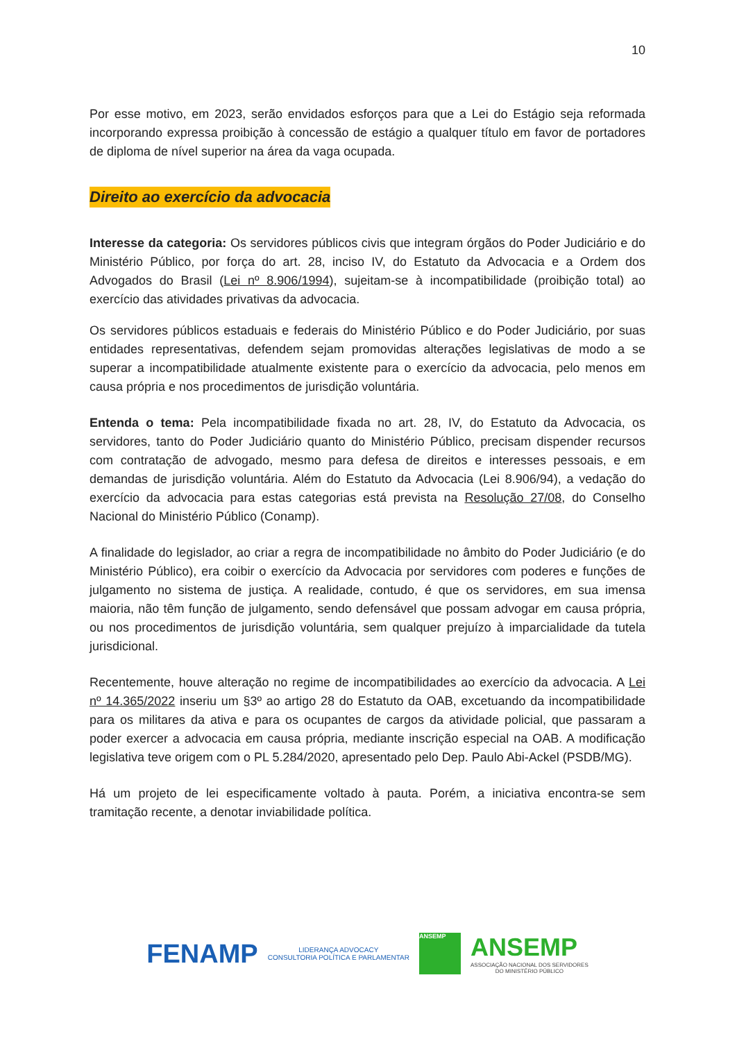10
Por esse motivo, em 2023, serão envidados esforços para que a Lei do Estágio seja reformada incorporando expressa proibição à concessão de estágio a qualquer título em favor de portadores de diploma de nível superior na área da vaga ocupada.
Direito ao exercício da advocacia
Interesse da categoria: Os servidores públicos civis que integram órgãos do Poder Judiciário e do Ministério Público, por força do art. 28, inciso IV, do Estatuto da Advocacia e a Ordem dos Advogados do Brasil (Lei nº 8.906/1994), sujeitam-se à incompatibilidade (proibição total) ao exercício das atividades privativas da advocacia.
Os servidores públicos estaduais e federais do Ministério Público e do Poder Judiciário, por suas entidades representativas, defendem sejam promovidas alterações legislativas de modo a se superar a incompatibilidade atualmente existente para o exercício da advocacia, pelo menos em causa própria e nos procedimentos de jurisdição voluntária.
Entenda o tema: Pela incompatibilidade fixada no art. 28, IV, do Estatuto da Advocacia, os servidores, tanto do Poder Judiciário quanto do Ministério Público, precisam dispender recursos com contratação de advogado, mesmo para defesa de direitos e interesses pessoais, e em demandas de jurisdição voluntária. Além do Estatuto da Advocacia (Lei 8.906/94), a vedação do exercício da advocacia para estas categorias está prevista na Resolução 27/08, do Conselho Nacional do Ministério Público (Conamp).
A finalidade do legislador, ao criar a regra de incompatibilidade no âmbito do Poder Judiciário (e do Ministério Público), era coibir o exercício da Advocacia por servidores com poderes e funções de julgamento no sistema de justiça. A realidade, contudo, é que os servidores, em sua imensa maioria, não têm função de julgamento, sendo defensável que possam advogar em causa própria, ou nos procedimentos de jurisdição voluntária, sem qualquer prejuízo à imparcialidade da tutela jurisdicional.
Recentemente, houve alteração no regime de incompatibilidades ao exercício da advocacia. A Lei nº 14.365/2022 inseriu um §3º ao artigo 28 do Estatuto da OAB, excetuando da incompatibilidade para os militares da ativa e para os ocupantes de cargos da atividade policial, que passaram a poder exercer a advocacia em causa própria, mediante inscrição especial na OAB. A modificação legislativa teve origem com o PL 5.284/2020, apresentado pelo Dep. Paulo Abi-Ackel (PSDB/MG).
Há um projeto de lei especificamente voltado à pauta. Porém, a iniciativa encontra-se sem tramitação recente, a denotar inviabilidade política.
FENAMP
LIDERANÇA ADVOCACY
CONSULTORIA POLÍTICA E PARLAMENTAR
ANSEMP
ANSEMP
ASSOCIAÇÃO NACIONAL DOS SERVIDORES
DO MINISTÉRIO PÚBLICO